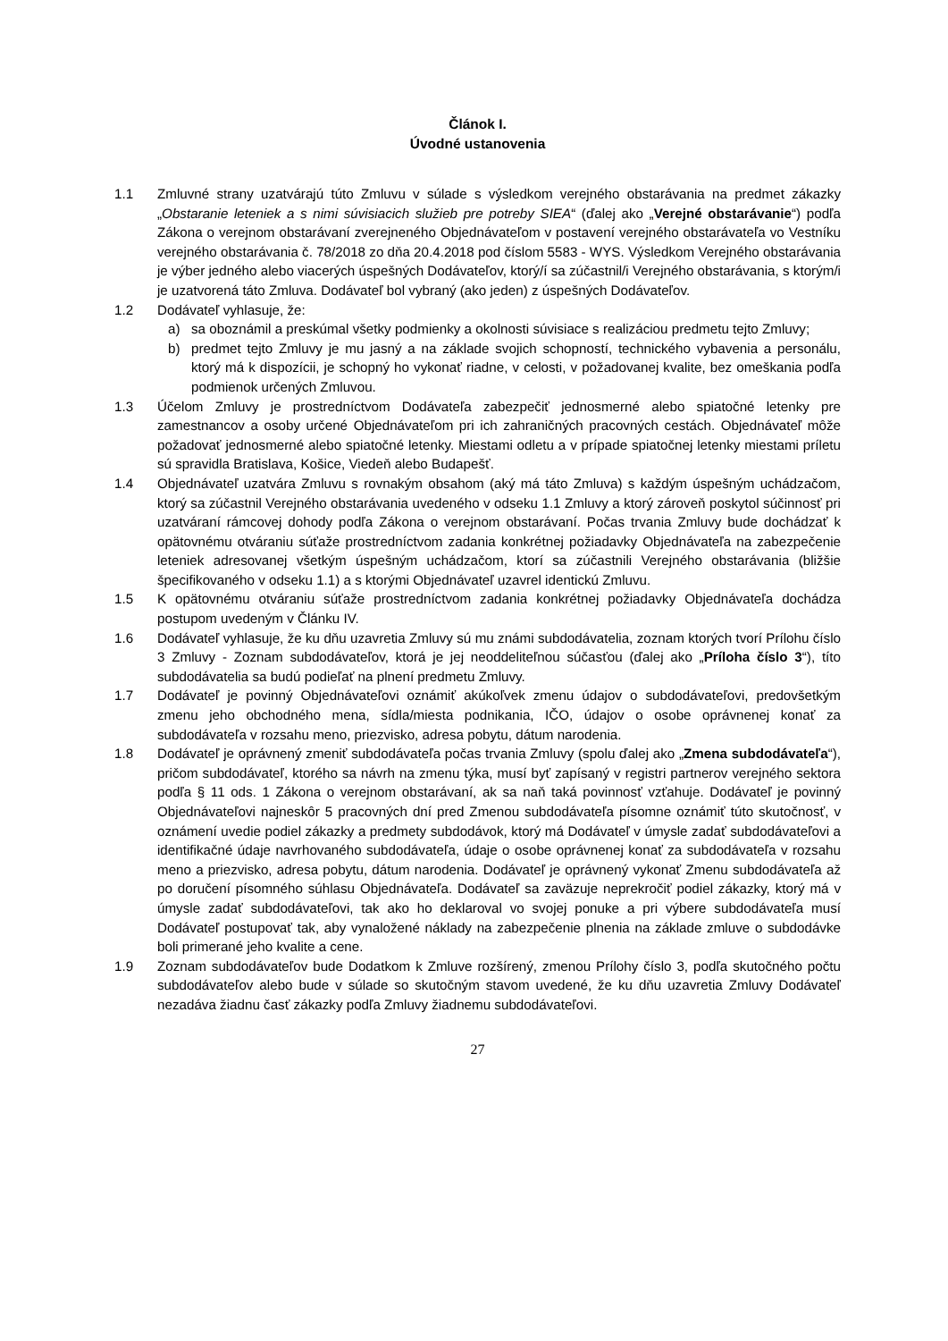Článok I.
Úvodné ustanovenia
1.1 Zmluvné strany uzatvárajú túto Zmluvu v súlade s výsledkom verejného obstarávania na predmet zákazky „Obstaranie leteniek a s nimi súvisiacich služieb pre potreby SIEA“ (ďalej ako „Verejné obstarávanie“) podľa Zákona o verejnom obstarávaní zverejneného Objednávateľom v postavení verejného obstarávateľa vo Vestníku verejného obstarávania č. 78/2018 zo dňa 20.4.2018 pod číslom 5583 - WYS. Výsledkom Verejného obstarávania je výber jedného alebo viacerých úspešných Dodávateľov, ktorý/í sa zúčastnil/i Verejného obstarávania, s ktorým/i je uzatvorená táto Zmluva. Dodávateľ bol vybraný (ako jeden) z úspešných Dodávateľov.
1.2 Dodávateľ vyhlasuje, že:
a) sa oboznámil a preskúmal všetky podmienky a okolnosti súvisiace s realizáciou predmetu tejto Zmluvy;
b) predmet tejto Zmluvy je mu jasný a na základe svojich schopností, technického vybavenia a personálu, ktorý má k dispozícii, je schopný ho vykonať riadne, v celosti, v požadovanej kvalite, bez omeškania podľa podmienok určených Zmluvou.
1.3 Účelom Zmluvy je prostredníctvom Dodávateľa zabezpečiť jednosmerné alebo spiatočné letenky pre zamestnancov a osoby určené Objednávateľom pri ich zahraničných pracovných cestách. Objednávateľ môže požadovať jednosmerné alebo spiatočné letenky. Miestami odletu a v prípade spiatočnej letenky miestami príletu sú spravidla Bratislava, Košice, Viedeň alebo Budapešť.
1.4 Objednávateľ uzatvára Zmluvu s rovnakým obsahom (aký má táto Zmluva) s každým úspešným uchádzačom, ktorý sa zúčastnil Verejného obstarávania uvedeného v odseku 1.1 Zmluvy a ktorý zároveň poskytol súčinnosť pri uzatváraní rámcovej dohody podľa Zákona o verejnom obstarávaní. Počas trvania Zmluvy bude dochádzať k opätovnému otváraniu súťaže prostredníctvom zadania konkrétnej požiadavky Objednávateľa na zabezpečenie leteniek adresovanej všetkým úspešným uchádzačom, ktorí sa zúčastnili Verejného obstarávania (bližšie špecifikovaného v odseku 1.1) a s ktorými Objednávateľ uzavrel identickú Zmluvu.
1.5 K opätovnému otváraniu súťaže prostredníctvom zadania konkrétnej požiadavky Objednávateľa dochádza postupom uvedeným v Článku IV.
1.6 Dodávateľ vyhlasuje, že ku dňu uzavretia Zmluvy sú mu známi subdodávatelia, zoznam ktorých tvorí Prílohu číslo 3 Zmluvy - Zoznam subdodávateľov, ktorá je jej neoddeliteľnou súčasťou (ďalej ako „Príloha číslo 3“), títo subdodávatelia sa budú podieľať na plnení predmetu Zmluvy.
1.7 Dodávateľ je povinný Objednávateľovi oznámiť akúkoľvek zmenu údajov o subdodávateľovi, predovšetkým zmenu jeho obchodného mena, sídla/miesta podnikania, IČO, údajov o osobe oprávnenej konať za subdodávateľa v rozsahu meno, priezvisko, adresa pobytu, dátum narodenia.
1.8 Dodávateľ je oprávnený zmeniť subdodávateľa počas trvania Zmluvy (spolu ďalej ako „Zmena subdodávateľa“), pričom subdodávateľ, ktorého sa návrh na zmenu týka, musí byť zapísaný v registri partnerov verejného sektora podľa § 11 ods. 1 Zákona o verejnom obstarávaní, ak sa naň taká povinnosť vzťahuje. Dodávateľ je povinný Objednávateľovi najneskôr 5 pracovných dní pred Zmenou subdodávateľa písomne oznámiť túto skutočnosť, v oznámení uvedie podiel zákazky a predmety subdodávok, ktorý má Dodávateľ v úmysle zadať subdodávateľovi a identifikačné údaje navrhovaného subdodávateľa, údaje o osobe oprávnenej konať za subdodávateľa v rozsahu meno a priezvisko, adresa pobytu, dátum narodenia. Dodávateľ je oprávnený vykonať Zmenu subdodávateľa až po doručení písomného súhlasu Objednávateľa. Dodávateľ sa zaväzuje neprekročiť podiel zákazky, ktorý má v úmysle zadať subdodávateľovi, tak ako ho deklaroval vo svojej ponuke a pri výbere subdodávateľa musí Dodávateľ postupovať tak, aby vynaložené náklady na zabezpečenie plnenia na základe zmluve o subdodávke boli primerané jeho kvalite a cene.
1.9 Zoznam subdodávateľov bude Dodatkom k Zmluve rozšírený, zmenou Prílohy číslo 3, podľa skutočného počtu subdodávateľov alebo bude v súlade so skutočným stavom uvedené, že ku dňu uzavretia Zmluvy Dodávateľ nezadáva žiadnu časť zákazky podľa Zmluvy žiadnemu subdodávateľovi.
27